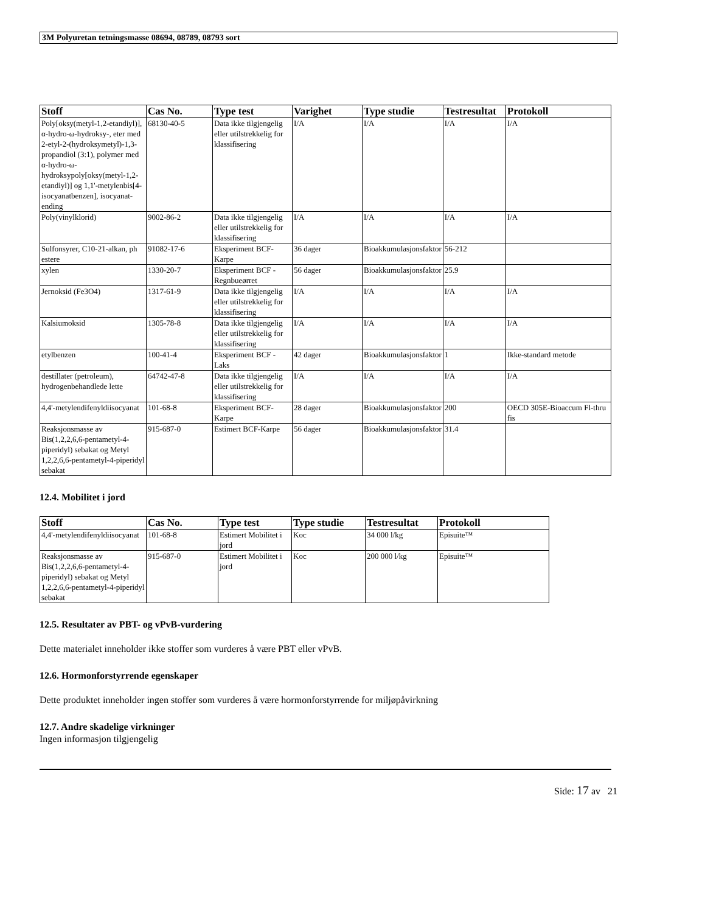3M Polyuretan tetningsmasse 08694, 08789, 08793 sort
| Stoff | Cas No. | Type test | Varighet | Type studie | Testresultat | Protokoll |
| --- | --- | --- | --- | --- | --- | --- |
| Poly[oksy(metyl-1,2-etandiyl)], α-hydro-ω-hydroksy-, eter med 2-etyl-2-(hydroksymetyl)-1,3-propandiol (3:1), polymer med α-hydro-ω-hydroksypoly[oksy(metyl-1,2-etandiyl)] og 1,1'-metylenbis[4-isocyanatbenzen], isocyanat-ending | 68130-40-5 | Data ikke tilgjengelig eller utilstrekkelig for klassifisering | I/A | I/A | I/A | I/A |
| Poly(vinylklorid) | 9002-86-2 | Data ikke tilgjengelig eller utilstrekkelig for klassifisering | I/A | I/A | I/A | I/A |
| Sulfonsyrer, C10-21-alkan, ph estere | 91082-17-6 | Eksperiment BCF-Karpe | 36 dager | Bioakkumulasjonsfaktor | 56-212 | |
| xylen | 1330-20-7 | Eksperiment BCF - Regnbueørret | 56 dager | Bioakkumulasjonsfaktor | 25.9 | |
| Jernoksid (Fe3O4) | 1317-61-9 | Data ikke tilgjengelig eller utilstrekkelig for klassifisering | I/A | I/A | I/A | I/A |
| Kalsiumoksid | 1305-78-8 | Data ikke tilgjengelig eller utilstrekkelig for klassifisering | I/A | I/A | I/A | I/A |
| etylbenzen | 100-41-4 | Eksperiment BCF - Laks | 42 dager | Bioakkumulasjonsfaktor | 1 | Ikke-standard metode |
| destillater (petroleum), hydrogenbehandlede lette | 64742-47-8 | Data ikke tilgjengelig eller utilstrekkelig for klassifisering | I/A | I/A | I/A | I/A |
| 4,4'-metylendifenyldiisocyanat | 101-68-8 | Eksperiment BCF-Karpe | 28 dager | Bioakkumulasjonsfaktor | 200 | OECD 305E-Bioaccum Fl-thru fis |
| Reaksjonsmasse av Bis(1,2,2,6,6-pentametyl-4-piperidyl) sebakat og Metyl 1,2,2,6,6-pentametyl-4-piperidyl sebakat | 915-687-0 | Estimert BCF-Karpe | 56 dager | Bioakkumulasjonsfaktor | 31.4 | |
12.4. Mobilitet i jord
| Stoff | Cas No. | Type test | Type studie | Testresultat | Protokoll |
| --- | --- | --- | --- | --- | --- |
| 4,4'-metylendifenyldiisocyanat | 101-68-8 | Estimert Mobilitet i jord | Koc | 34 000 l/kg | Episuite™ |
| Reaksjonsmasse av Bis(1,2,2,6,6-pentametyl-4-piperidyl) sebakat og Metyl 1,2,2,6,6-pentametyl-4-piperidyl sebakat | 915-687-0 | Estimert Mobilitet i jord | Koc | 200 000 l/kg | Episuite™ |
12.5. Resultater av PBT- og vPvB-vurdering
Dette materialet inneholder ikke stoffer som vurderes å være PBT eller vPvB.
12.6. Hormonforstyrrende egenskaper
Dette produktet inneholder ingen stoffer som vurderes å være hormonforstyrrende for miljøpåvirkning
12.7. Andre skadelige virkninger
Ingen informasjon tilgjengelig
Side: 17 av 21